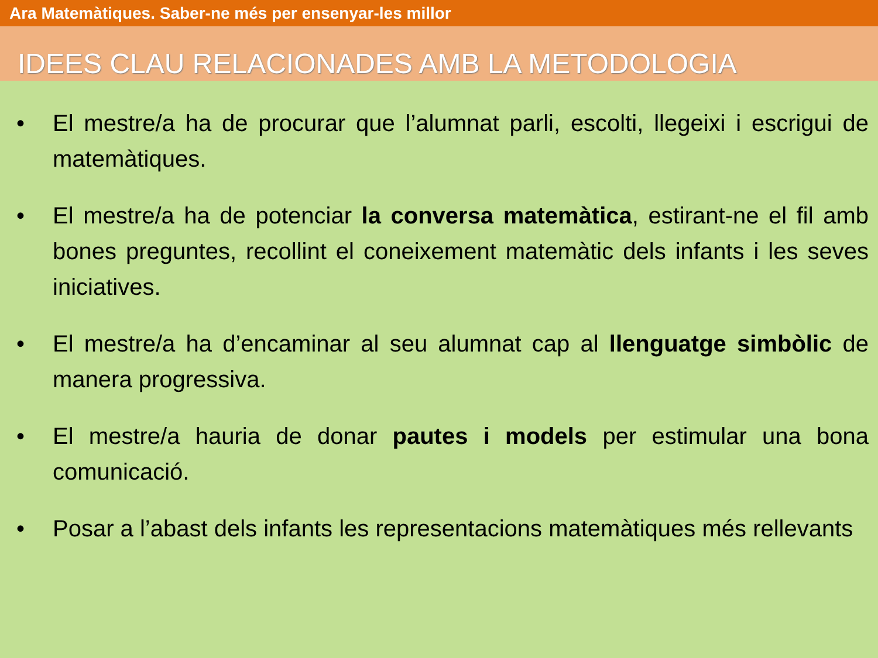Ara Matemàtiques. Saber-ne més per ensenyar-les millor
IDEES CLAU RELACIONADES AMB LA METODOLOGIA
• El mestre/a ha de procurar que l’alumnat parli, escolti, llegeixi i escrigui de matemàtiques.
• El mestre/a ha de potenciar la conversa matemàtica, estirant-ne el fil amb bones preguntes, recollint el coneixement matemàtic dels infants i les seves iniciatives.
• El mestre/a ha d’encaminar al seu alumnat cap al llenguatge simbòlic de manera progressiva.
• El mestre/a hauria de donar pautes i models per estimular una bona comunicació.
• Posar a l’abast dels infants les representacions matemàtiques més rellevants